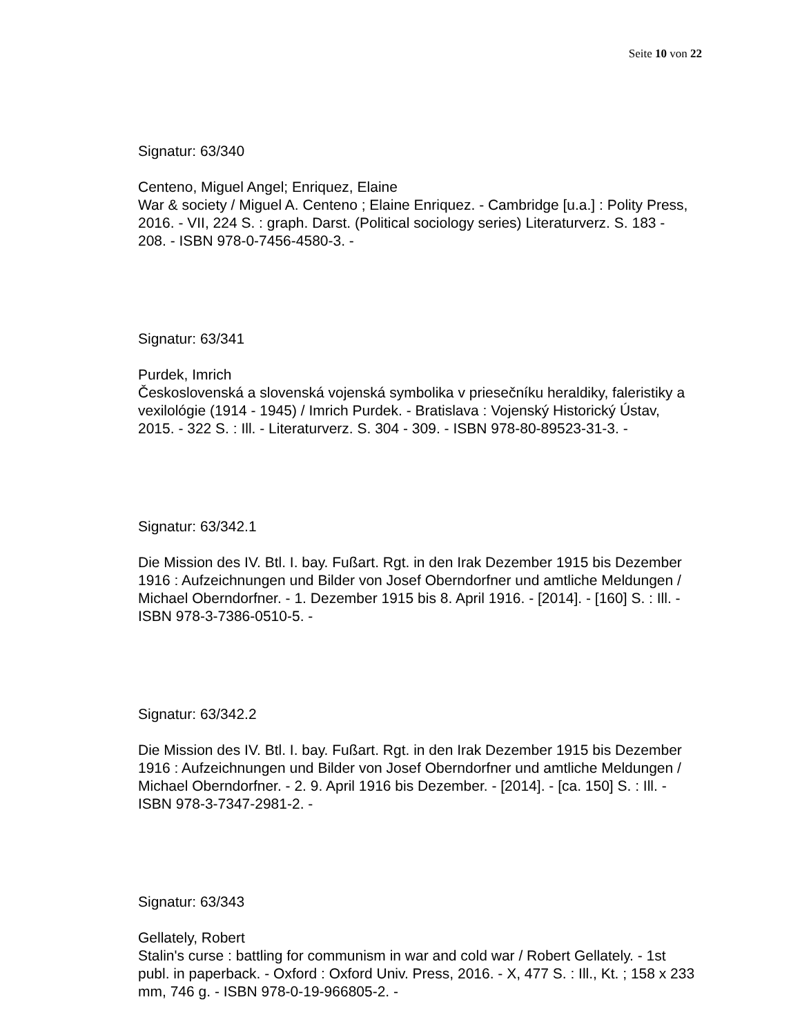Seite 10 von 22
Signatur: 63/340
Centeno, Miguel Angel; Enriquez, Elaine
War & society / Miguel A. Centeno ; Elaine Enriquez. - Cambridge [u.a.] : Polity Press, 2016. - VII, 224 S. : graph. Darst. (Political sociology series) Literaturverz. S. 183 - 208. - ISBN 978-0-7456-4580-3. -
Signatur: 63/341
Purdek, Imrich
Československá a slovenská vojenská symbolika v priesečníku heraldiky, faleristiky a vexilológie (1914 - 1945) / Imrich Purdek. - Bratislava : Vojenský Historický Ústav, 2015. - 322 S. : Ill. - Literaturverz. S. 304 - 309. - ISBN 978-80-89523-31-3. -
Signatur: 63/342.1
Die Mission des IV. Btl. I. bay. Fußart. Rgt. in den Irak Dezember 1915 bis Dezember 1916 : Aufzeichnungen und Bilder von Josef Oberndorfner und amtliche Meldungen / Michael Oberndorfner. - 1. Dezember 1915 bis 8. April 1916. - [2014]. - [160] S. : Ill. - ISBN 978-3-7386-0510-5. -
Signatur: 63/342.2
Die Mission des IV. Btl. I. bay. Fußart. Rgt. in den Irak Dezember 1915 bis Dezember 1916 : Aufzeichnungen und Bilder von Josef Oberndorfner und amtliche Meldungen / Michael Oberndorfner. - 2. 9. April 1916 bis Dezember. - [2014]. - [ca. 150] S. : Ill. - ISBN 978-3-7347-2981-2. -
Signatur: 63/343
Gellately, Robert
Stalin's curse : battling for communism in war and cold war / Robert Gellately. - 1st publ. in paperback. - Oxford : Oxford Univ. Press, 2016. - X, 477 S. : Ill., Kt. ; 158 x 233 mm, 746 g. - ISBN 978-0-19-966805-2. -